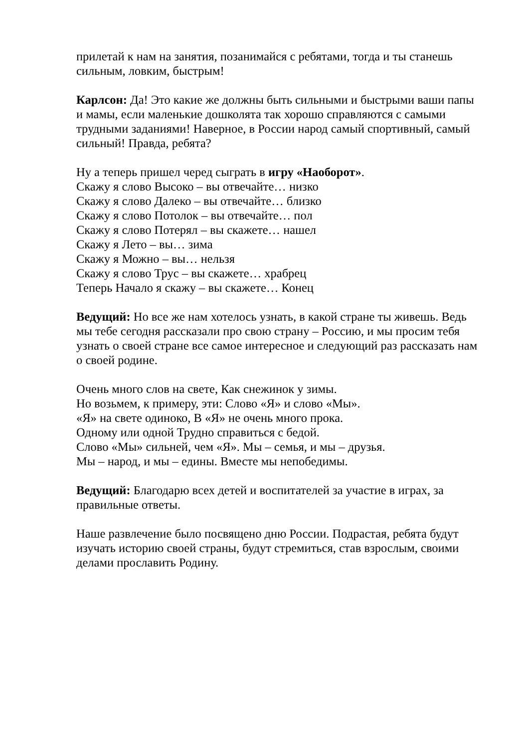прилетай к нам на занятия, позанимайся с ребятами, тогда и ты станешь сильным, ловким, быстрым!
Карлсон: Да! Это какие же должны быть сильными и быстрыми ваши папы и мамы, если маленькие дошколята так хорошо справляются с самыми трудными заданиями! Наверное, в России народ самый спортивный, самый сильный! Правда, ребята?
Ну а теперь пришел черед сыграть в игру «Наоборот».
Скажу я слово Высоко – вы отвечайте… низко
Скажу я слово Далеко – вы отвечайте… близко
Скажу я слово Потолок – вы отвечайте… пол
Скажу я слово Потерял – вы скажете… нашел
Скажу я Лето – вы… зима
Скажу я Можно – вы… нельзя
Скажу я слово Трус – вы скажете… храбрец
Теперь Начало я скажу – вы скажете… Конец
Ведущий: Но все же нам хотелось узнать, в какой стране ты живешь. Ведь мы тебе сегодня рассказали про свою страну – Россию, и мы просим тебя узнать о своей стране все самое интересное и следующий раз рассказать нам о своей родине.
Очень много слов на свете, Как снежинок у зимы.
Но возьмем, к примеру, эти: Слово «Я» и слово «Мы».
«Я» на свете одиноко, В «Я» не очень много прока.
Одному или одной Трудно справиться с бедой.
Слово «Мы» сильней, чем «Я». Мы – семья, и мы – друзья.
Мы – народ, и мы – едины. Вместе мы непобедимы.
Ведущий: Благодарю всех детей и воспитателей за участие в играх, за правильные ответы.
Наше развлечение было посвящено дню России. Подрастая, ребята будут изучать историю своей страны, будут стремиться, став взрослым, своими делами прославить Родину.